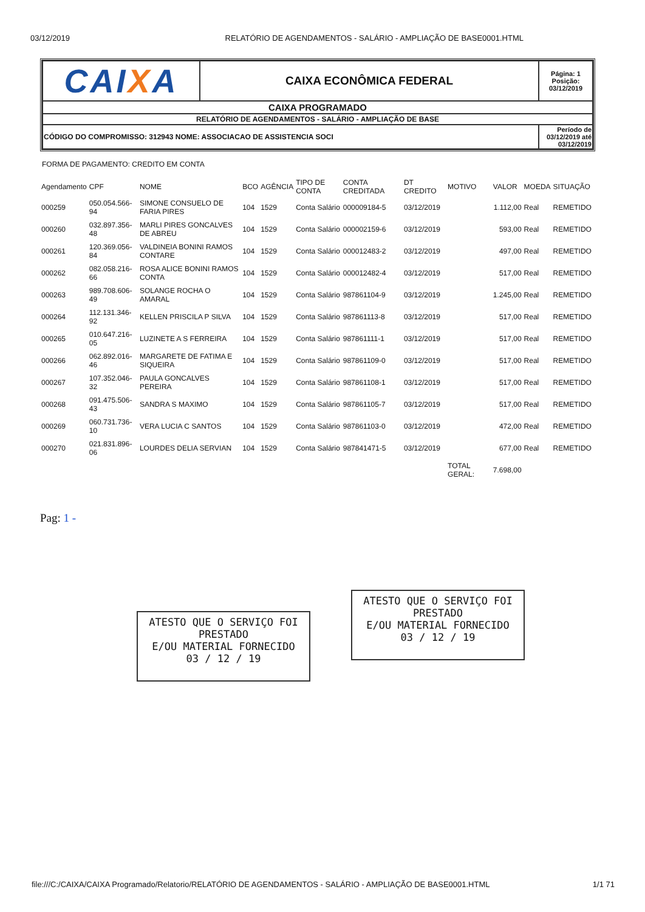03/12/2019 RELATÓRIO DE AGENDAMENTOS - SALÁRIO - AMPLIAÇÃO DE BASE0001.HTML
| CAI X A | CAIXA ECONÔMICA FEDERAL | Página: 1 Posição: 03/12/2019 |
| CAIXA PROGRAMADO | | |
| RELATÓRIO DE AGENDAMENTOS - SALÁRIO - AMPLIAÇÃO DE BASE | | |
| CÓDIGO DO COMPROMISSO: 312943 NOME: ASSOCIACAO DE ASSISTENCIA SOCI | | Período de 03/12/2019 até 03/12/2019 |
FORMA DE PAGAMENTO: CREDITO EM CONTA
| Agendamento | CPF | NOME | BCO | AGÊNCIA | TIPO DE CONTA | CONTA CREDITADA | DT CREDITO | MOTIVO | VALOR | MOEDA | SITUAÇÃO |
| --- | --- | --- | --- | --- | --- | --- | --- | --- | --- | --- | --- |
| 000259 | 050.054.566-94 | SIMONE CONSUELO DE FARIA PIRES | 104 | 1529 | Conta Salário | 000009184-5 | 03/12/2019 | | 1.112,00 | Real | REMETIDO |
| 000260 | 032.897.356-48 | MARLI PIRES GONCALVES DE ABREU | 104 | 1529 | Conta Salário | 000002159-6 | 03/12/2019 | | 593,00 | Real | REMETIDO |
| 000261 | 120.369.056-84 | VALDINEIA BONINI RAMOS CONTARE | 104 | 1529 | Conta Salário | 000012483-2 | 03/12/2019 | | 497,00 | Real | REMETIDO |
| 000262 | 082.058.216-66 | ROSA ALICE BONINI RAMOS CONTA | 104 | 1529 | Conta Salário | 000012482-4 | 03/12/2019 | | 517,00 | Real | REMETIDO |
| 000263 | 989.708.606-49 | SOLANGE ROCHA O AMARAL | 104 | 1529 | Conta Salário | 987861104-9 | 03/12/2019 | | 1.245,00 | Real | REMETIDO |
| 000264 | 112.131.346-92 | KELLEN PRISCILA P SILVA | 104 | 1529 | Conta Salário | 987861113-8 | 03/12/2019 | | 517,00 | Real | REMETIDO |
| 000265 | 010.647.216-05 | LUZINETE A S FERREIRA | 104 | 1529 | Conta Salário | 987861111-1 | 03/12/2019 | | 517,00 | Real | REMETIDO |
| 000266 | 062.892.016-46 | MARGARETE DE FATIMA E SIQUEIRA | 104 | 1529 | Conta Salário | 987861109-0 | 03/12/2019 | | 517,00 | Real | REMETIDO |
| 000267 | 107.352.046-32 | PAULA GONCALVES PEREIRA | 104 | 1529 | Conta Salário | 987861108-1 | 03/12/2019 | | 517,00 | Real | REMETIDO |
| 000268 | 091.475.506-43 | SANDRA S MAXIMO | 104 | 1529 | Conta Salário | 987861105-7 | 03/12/2019 | | 517,00 | Real | REMETIDO |
| 000269 | 060.731.736-10 | VERA LUCIA C SANTOS | 104 | 1529 | Conta Salário | 987861103-0 | 03/12/2019 | | 472,00 | Real | REMETIDO |
| 000270 | 021.831.896-06 | LOURDES DELIA SERVIAN | 104 | 1529 | Conta Salário | 987841471-5 | 03/12/2019 | | 677,00 | Real | REMETIDO |
| | | | | | | | | TOTAL GERAL: | 7.698,00 | | |
Pag: 1 -
ATESTO QUE O SERVIÇO FOI PRESTADO
E/OU MATERIAL FORNECIDO
03 / 12 / 19
ATESTO QUE O SERVIÇO FOI PRESTADO
E/OU MATERIAL FORNECIDO
03 / 12 / 19
file:///C:/CAIXA/CAIXA Programado/Relatorio/RELATÓRIO DE AGENDAMENTOS - SALÁRIO - AMPLIAÇÃO DE BASE0001.HTML 1/1 71